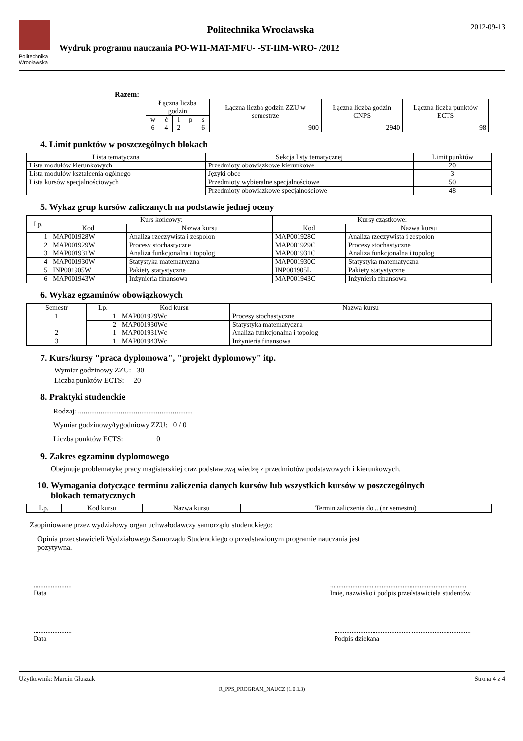Politechnika
Wrocławska
Politechnika Wrocławska
Wydruk programu nauczania PO-W11-MAT-MFU- -ST-IIM-WRO- /2012
2012-09-13
Razem:
| Łączna liczba godzin | | | | | Łączna liczba godzin ZZU w semestrze | Łączna liczba godzin CNPS | Łączna liczba punktów ECTS |
| --- | --- | --- | --- | --- | --- | --- | --- |
| w | ć | l | p | s | | | |
| 6 | 4 | 2 | | 6 | 900 | 2940 | 98 |
4. Limit punktów w poszczególnych blokach
| Lista tematyczna | Sekcja listy tematycznej | Limit punktów |
| --- | --- | --- |
| Lista modułów kierunkowych | Przedmioty obowiązkowe kierunkowe | 20 |
| Lista modułów kształcenia ogólnego | Języki obce | 3 |
| Lista kursów specjalnościowych | Przedmioty wybieralne specjalnościowe | 50 |
| | Przedmioty obowiązkowe specjalnościowe | 48 |
5. Wykaz grup kursów zaliczanych na podstawie jednej oceny
| Lp. | Kurs końcowy: | | Kursy cząstkowe: | |
| --- | --- | --- | --- | --- |
| | Kod | Nazwa kursu | Kod | Nazwa kursu |
| 1 | MAP001928W | Analiza rzeczywista i zespolon | MAP001928C | Analiza rzeczywista i zespolon |
| 2 | MAP001929W | Procesy stochastyczne | MAP001929C | Procesy stochastyczne |
| 3 | MAP001931W | Analiza funkcjonalna i topolog | MAP001931C | Analiza funkcjonalna i topolog |
| 4 | MAP001930W | Statystyka matematyczna | MAP001930C | Statystyka matematyczna |
| 5 | INP001905W | Pakiety statystyczne | INP001905L | Pakiety statystyczne |
| 6 | MAP001943W | Inżynieria finansowa | MAP001943C | Inżynieria finansowa |
6. Wykaz egzaminów obowiązkowych
| Semestr | Lp. | Kod kursu | Nazwa kursu |
| --- | --- | --- | --- |
| 1 | 1 | MAP001929Wc | Procesy stochastyczne |
| | 2 | MAP001930Wc | Statystyka matematyczna |
| 2 | 1 | MAP001931Wc | Analiza funkcjonalna i topolog |
| 3 | 1 | MAP001943Wc | Inżynieria finansowa |
7. Kurs/kursy "praca dyplomowa", "projekt dyplomowy" itp.
Wymiar godzinowy ZZU: 30
Liczba punktów ECTS: 20
8. Praktyki studenckie
Rodzaj: ..............................................................
Wymiar godzinowy/tygodniowy ZZU: 0 / 0
Liczba punktów ECTS: 0
9. Zakres egzaminu dyplomowego
Obejmuje problematykę pracy magisterskiej oraz podstawową wiedzę z przedmiotów podstawowych i kierunkowych.
10. Wymagania dotyczące terminu zaliczenia danych kursów lub wszystkich kursów w poszczególnych
blokach tematycznych
| Lp. | Kod kursu | Nazwa kursu | Termin zaliczenia do... (nr semestru) |
| --- | --- | --- | --- |
Zaopiniowane przez wydziałowy organ uchwałodawczy samorządu studenckiego:
Opinia przedstawicieli Wydziałowego Samorządu Studenckiego o przedstawionym programie nauczania jest pozytywna.
......................
Data
...............................................................................
Imię, nazwisko i podpis przedstawiciela studentów
......................
Data
...............................................................................
Podpis dziekana
Użytkownik: Marcin Głuszak Strona 4 z 4
R_PPS_PROGRAM_NAUCZ (1.0.1.3)